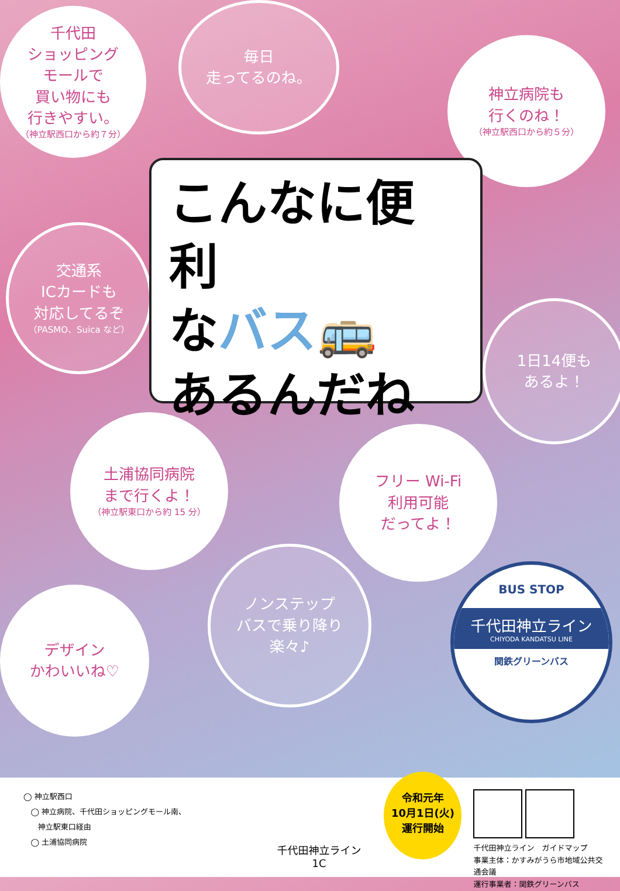千代田
ショッピング
モールで
買い物にも
行きやすい。
（神立駅西口から約７分）
毎日
走ってるのね。
神立病院も
行くのね！
（神立駅西口から約５分）
交通系
ICカードも
対応してるぞ
（PASMO、Suica など）
こんなに便利
なバス🚌
あるんだね
1日14便も
あるよ！
土浦協同病院
まで行くよ！
（神立駅東口から約 15 分）
フリー Wi-Fi
利用可能
だってよ！
ノンステップ
バスで乗り降り
楽々♪
デザイン
かわいいね♡
BUS STOP
千代田神立ライン
CHIYODA KANDATSU LINE
関鉄グリーンバス
◯ 神立駅西口
◯ 神立病院、千代田ショッピングモール南、
神立駅東口経由
◯ 土浦協同病院
千代田神立ライン
1C
令和元年
10月1日(火)
運行開始
千代田神立ライン　ガイドマップ
事業主体：かすみがうら市地域公共交通会議
運行事業者：関鉄グリーンバス